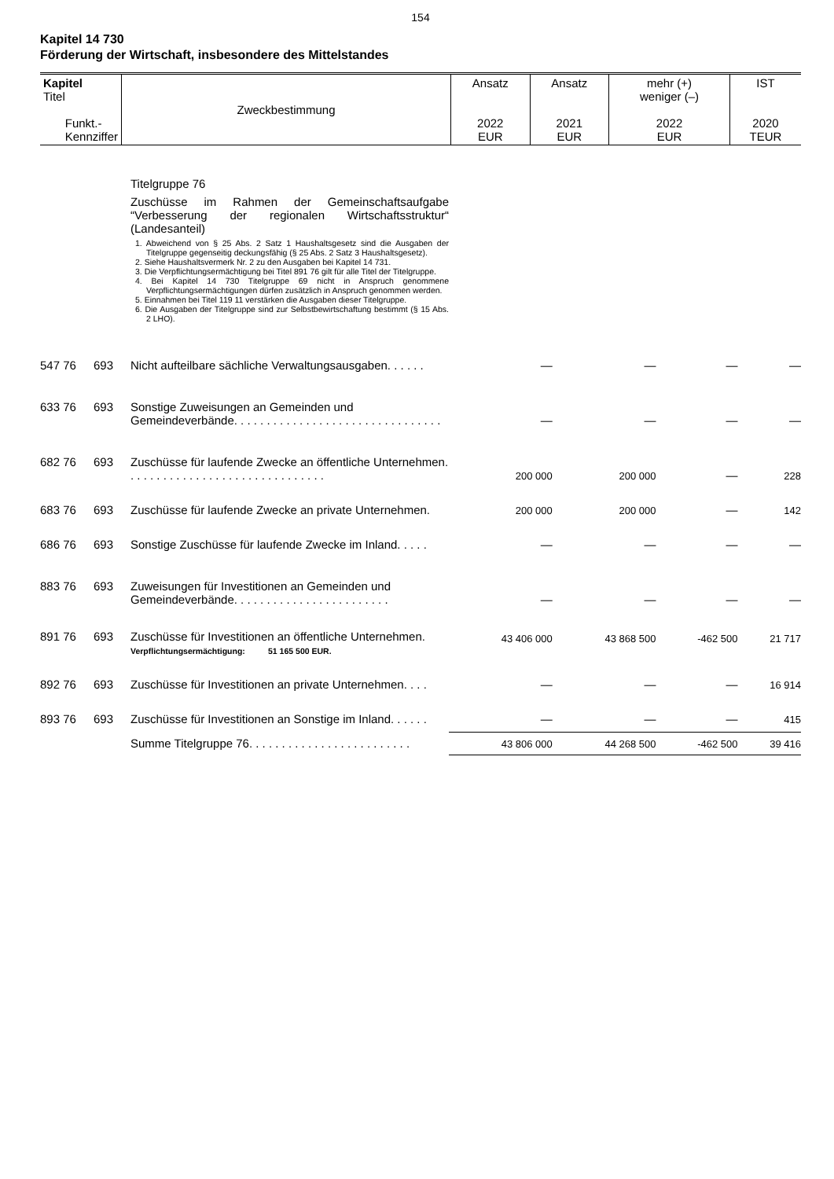154
Kapitel 14 730
Förderung der Wirtschaft, insbesondere des Mittelstandes
| Kapitel Titel Funkt.- Kennziffer | Zweckbestimmung | Ansatz 2022 EUR | Ansatz 2021 EUR | mehr (+) weniger (–) 2022 EUR | IST 2020 TEUR |
| --- | --- | --- | --- | --- | --- |
| | | Titelgruppe 76 Zuschüsse im Rahmen der Gemeinschaftsaufgabe “Verbesserung der regionalen Wirtschaftsstruktur“ (Landesanteil) 1. Abweichend von § 25 Abs. 2 Satz 1 Haushaltsgesetz sind die Ausgaben der Titelgruppe gegenseitig deckungsfähig (§ 25 Abs. 2 Satz 3 Haushaltsgesetz). 2. Siehe Haushaltsvermerk Nr. 2 zu den Ausgaben bei Kapitel 14 731. 3. Die Verpflichtungsermächtigung bei Titel 891 76 gilt für alle Titel der Titelgruppe. 4. Bei Kapitel 14 730 Titelgruppe 69 nicht in Anspruch genommene Verpflichtungsermächtigungen dürfen zusätzlich in Anspruch genommen werden. 5. Einnahmen bei Titel 119 11 verstärken die Ausgaben dieser Titelgruppe. 6. Die Ausgaben der Titelgruppe sind zur Selbstbewirtschaftung bestimmt (§ 15 Abs. 2 LHO). | | | | |
| 547 76 | 693 | Nicht aufteilbare sächliche Verwaltungsausgaben. . . . . . | — | — | — | — |
| 633 76 | 693 | Sonstige Zuweisungen an Gemeinden und Gemeindeverbände. . . . . . . . . . . . . . . . . . . . . . . . . . . . . . . . | — | — | — | — |
| 682 76 | 693 | Zuschüsse für laufende Zwecke an öffentliche Unternehmen. . . . . . . . . . . . . . . . . . . . . . . . . . . . . . . | 200 000 | 200 000 | — | 228 |
| 683 76 | 693 | Zuschüsse für laufende Zwecke an private Unternehmen. | 200 000 | 200 000 | — | 142 |
| 686 76 | 693 | Sonstige Zuschüsse für laufende Zwecke im Inland. . . . . | — | — | — | — |
| 883 76 | 693 | Zuweisungen für Investitionen an Gemeinden und Gemeindeverbände. . . . . . . . . . . . . . . . . . . . . . . . | — | — | — | — |
| 891 76 | 693 | Zuschüsse für Investitionen an öffentliche Unternehmen. Verpflichtungsermächtigung: 51 165 500 EUR. | 43 406 000 | 43 868 500 | -462 500 | 21 717 |
| 892 76 | 693 | Zuschüsse für Investitionen an private Unternehmen. . . . | — | — | — | 16 914 |
| 893 76 | 693 | Zuschüsse für Investitionen an Sonstige im Inland. . . . . . | — | — | — | 415 |
| | | Summe Titelgruppe 76. . . . . . . . . . . . . . . . . . . . . . . . . | 43 806 000 | 44 268 500 | -462 500 | 39 416 |